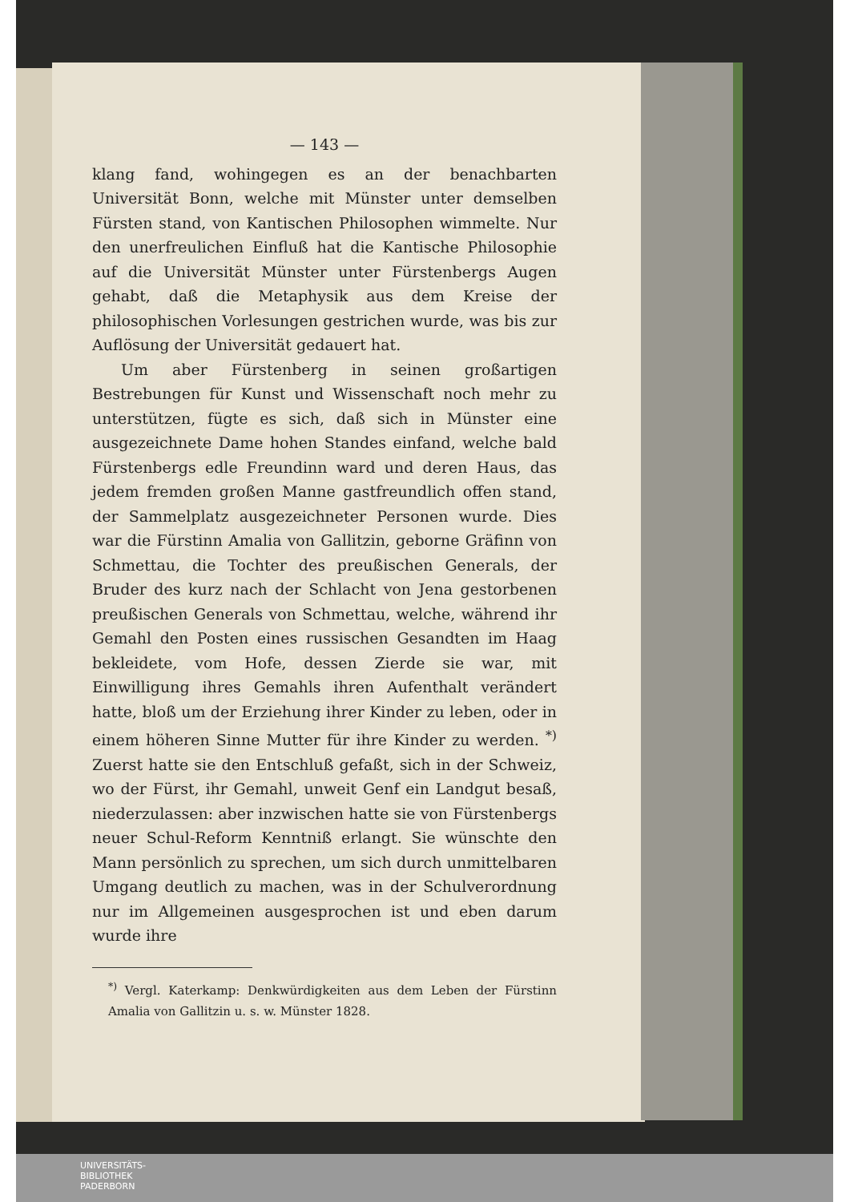— 143 —
klang fand, wohingegen es an der benachbarten Universität Bonn, welche mit Münster unter demselben Fürsten stand, von Kantischen Philosophen wimmelte. Nur den unerfreulichen Einfluß hat die Kantische Philosophie auf die Universität Münster unter Fürstenbergs Augen gehabt, daß die Metaphysik aus dem Kreise der philosophischen Vorlesungen gestrichen wurde, was bis zur Auflösung der Universität gedauert hat.
Um aber Fürstenberg in seinen großartigen Bestrebungen für Kunst und Wissenschaft noch mehr zu unterstützen, fügte es sich, daß sich in Münster eine ausgezeichnete Dame hohen Standes einfand, welche bald Fürstenbergs edle Freundinn ward und deren Haus, das jedem fremden großen Manne gastfreundlich offen stand, der Sammelplatz ausgezeichneter Personen wurde. Dies war die Fürstinn Amalia von Gallitzin, geborne Gräfinn von Schmettau, die Tochter des preußischen Generals, der Bruder des kurz nach der Schlacht von Jena gestorbenen preußischen Generals von Schmettau, welche, während ihr Gemahl den Posten eines russischen Gesandten im Haag bekleidete, vom Hofe, dessen Zierde sie war, mit Einwilligung ihres Gemahls ihren Aufenthalt verändert hatte, bloß um der Erziehung ihrer Kinder zu leben, oder in einem höheren Sinne Mutter für ihre Kinder zu werden. <sup>*)</sup> Zuerst hatte sie den Entschluß gefaßt, sich in der Schweiz, wo der Fürst, ihr Gemahl, unweit Genf ein Landgut besaß, niederzulassen: aber inzwischen hatte sie von Fürstenbergs neuer Schul-Reform Kenntniß erlangt. Sie wünschte den Mann persönlich zu sprechen, um sich durch unmittelbaren Umgang deutlich zu machen, was in der Schulverordnung nur im Allgemeinen ausgesprochen ist und eben darum wurde ihre
<sup>*)</sup> Vergl. Katerkamp: Denkwürdigkeiten aus dem Leben der Fürstinn Amalia von Gallitzin u. s. w. Münster 1828.
UNIVERSITÄTS-
BIBLIOTHEK
PADERBORN